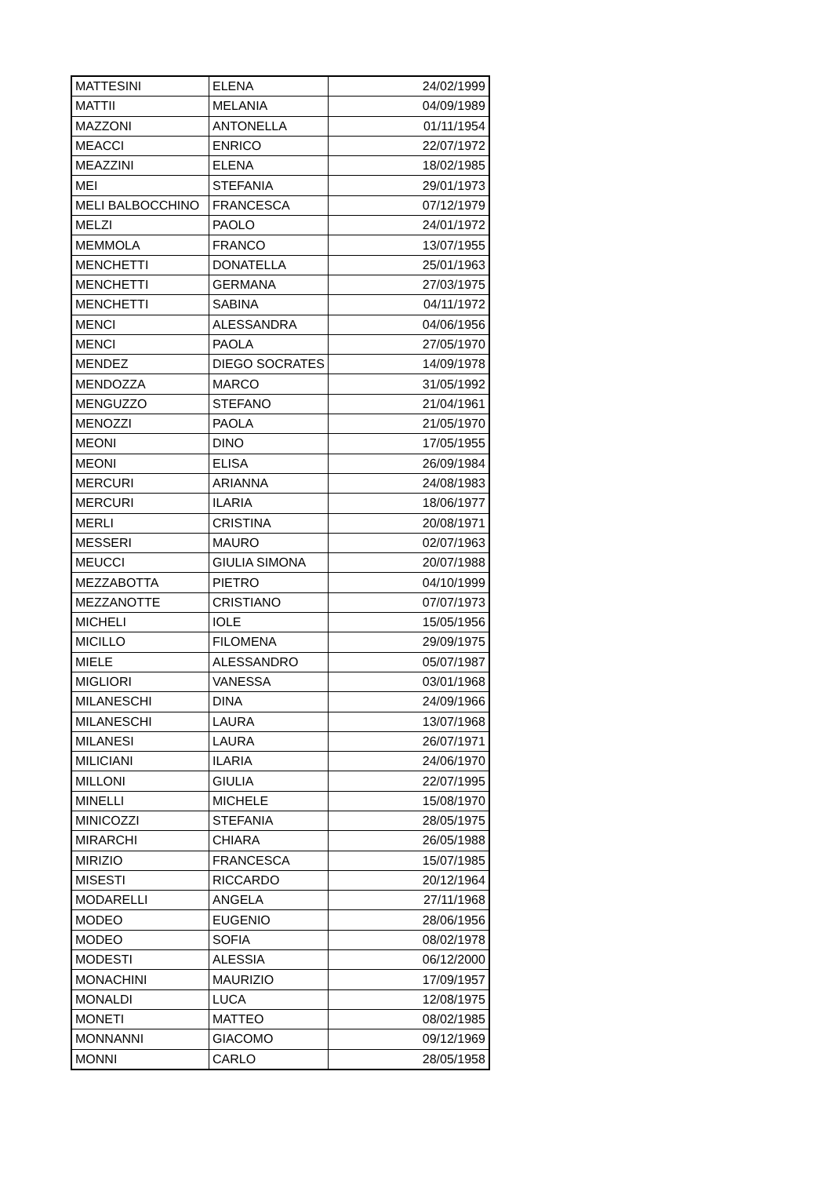| MATTESINI | ELENA | 24/02/1999 |
| MATTII | MELANIA | 04/09/1989 |
| MAZZONI | ANTONELLA | 01/11/1954 |
| MEACCI | ENRICO | 22/07/1972 |
| MEAZZINI | ELENA | 18/02/1985 |
| MEI | STEFANIA | 29/01/1973 |
| MELI BALBOCCHINO | FRANCESCA | 07/12/1979 |
| MELZI | PAOLO | 24/01/1972 |
| MEMMOLA | FRANCO | 13/07/1955 |
| MENCHETTI | DONATELLA | 25/01/1963 |
| MENCHETTI | GERMANA | 27/03/1975 |
| MENCHETTI | SABINA | 04/11/1972 |
| MENCI | ALESSANDRA | 04/06/1956 |
| MENCI | PAOLA | 27/05/1970 |
| MENDEZ | DIEGO SOCRATES | 14/09/1978 |
| MENDOZZA | MARCO | 31/05/1992 |
| MENGUZZO | STEFANO | 21/04/1961 |
| MENOZZI | PAOLA | 21/05/1970 |
| MEONI | DINO | 17/05/1955 |
| MEONI | ELISA | 26/09/1984 |
| MERCURI | ARIANNA | 24/08/1983 |
| MERCURI | ILARIA | 18/06/1977 |
| MERLI | CRISTINA | 20/08/1971 |
| MESSERI | MAURO | 02/07/1963 |
| MEUCCI | GIULIA SIMONA | 20/07/1988 |
| MEZZABOTTA | PIETRO | 04/10/1999 |
| MEZZANOTTE | CRISTIANO | 07/07/1973 |
| MICHELI | IOLE | 15/05/1956 |
| MICILLO | FILOMENA | 29/09/1975 |
| MIELE | ALESSANDRO | 05/07/1987 |
| MIGLIORI | VANESSA | 03/01/1968 |
| MILANESCHI | DINA | 24/09/1966 |
| MILANESCHI | LAURA | 13/07/1968 |
| MILANESI | LAURA | 26/07/1971 |
| MILICIANI | ILARIA | 24/06/1970 |
| MILLONI | GIULIA | 22/07/1995 |
| MINELLI | MICHELE | 15/08/1970 |
| MINICOZZI | STEFANIA | 28/05/1975 |
| MIRARCHI | CHIARA | 26/05/1988 |
| MIRIZIO | FRANCESCA | 15/07/1985 |
| MISESTI | RICCARDO | 20/12/1964 |
| MODARELLI | ANGELA | 27/11/1968 |
| MODEO | EUGENIO | 28/06/1956 |
| MODEO | SOFIA | 08/02/1978 |
| MODESTI | ALESSIA | 06/12/2000 |
| MONACHINI | MAURIZIO | 17/09/1957 |
| MONALDI | LUCA | 12/08/1975 |
| MONETI | MATTEO | 08/02/1985 |
| MONNANNI | GIACOMO | 09/12/1969 |
| MONNI | CARLO | 28/05/1958 |